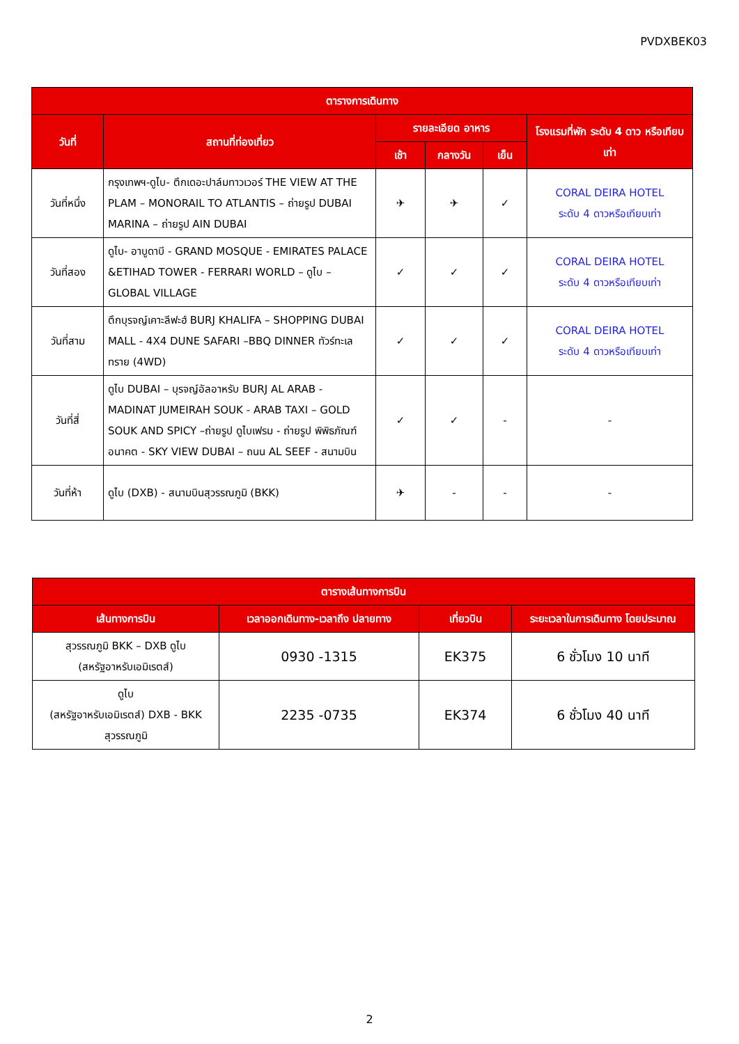PVDXBEK03
| ตารางการเดินทาง | | | | | |
| --- | --- | --- | --- | --- | --- |
| วันที่ | สถานที่ท่องเที่ยว | รายละเอียด อาหาร | | | โรงแรมที่พัก ระดับ 4 ดาว หรือเทียบเท่า |
| | | เช้า | กลางวัน | เย็น | |
| วันที่หนึ่ง | กรุงเทพฯ-ดูไบ- ตึกเดอะปาล์มทาวเวอร์ THE VIEW AT THE PLAM – MONORAIL TO ATLANTIS – ถ่ายรูป DUBAI MARINA – ถ่ายรูป AIN DUBAI | ✈ | ✈ | ✓ | CORAL DEIRA HOTEL ระดับ 4 ดาวหรือเทียบเท่า |
| วันที่สอง | ดูไบ- อาบูดาบี - GRAND MOSQUE - EMIRATES PALACE &ETIHAD TOWER - FERRARI WORLD – ดูไบ – GLOBAL VILLAGE | ✓ | ✓ | ✓ | CORAL DEIRA HOTEL ระดับ 4 ดาวหรือเทียบเท่า |
| วันที่สาม | ตึกบุรจญ์เคาะลีฟะฮ์ BURJ KHALIFA – SHOPPING DUBAI MALL - 4X4 DUNE SAFARI –BBQ DINNER ทัวร์ทะเลทราย (4WD) | ✓ | ✓ | ✓ | CORAL DEIRA HOTEL ระดับ 4 ดาวหรือเทียบเท่า |
| วันที่สี่ | ดูไบ DUBAI – บุรจญ์อัลอาหรับ BURJ AL ARAB - MADINAT JUMEIRAH SOUK - ARAB TAXI – GOLD SOUK AND SPICY –ถ่ายรูป ดูไบเฟรม - ถ่ายรูป พิพิธภัณฑ์อนาคต - SKY VIEW DUBAI – ถนน AL SEEF - สนามบิน | ✓ | ✓ | - | - |
| วันที่ห้า | ดูไบ (DXB) - สนามบินสุวรรณภูมิ (BKK) | ✈ | - | - | - |
| ตารางเส้นทางการบิน | | | |
| --- | --- | --- | --- |
| เส้นทางการบิน | เวลาออกเดินทาง-เวลาถึง ปลายทาง | เที่ยวบิน | ระยะเวลาในการเดินทาง โดยประมาณ |
| สุวรรณภูมิ BKK – DXB ดูไบ (สหรัฐอาหรับเอมิเรตส์) | 0930 -1315 | EK375 | 6 ชั่วโมง 10 นาที |
| ดูไบ (สหรัฐอาหรับเอมิเรตส์) DXB - BKK สุวรรณภูมิ | 2235 -0735 | EK374 | 6 ชั่วโมง 40 นาที |
2